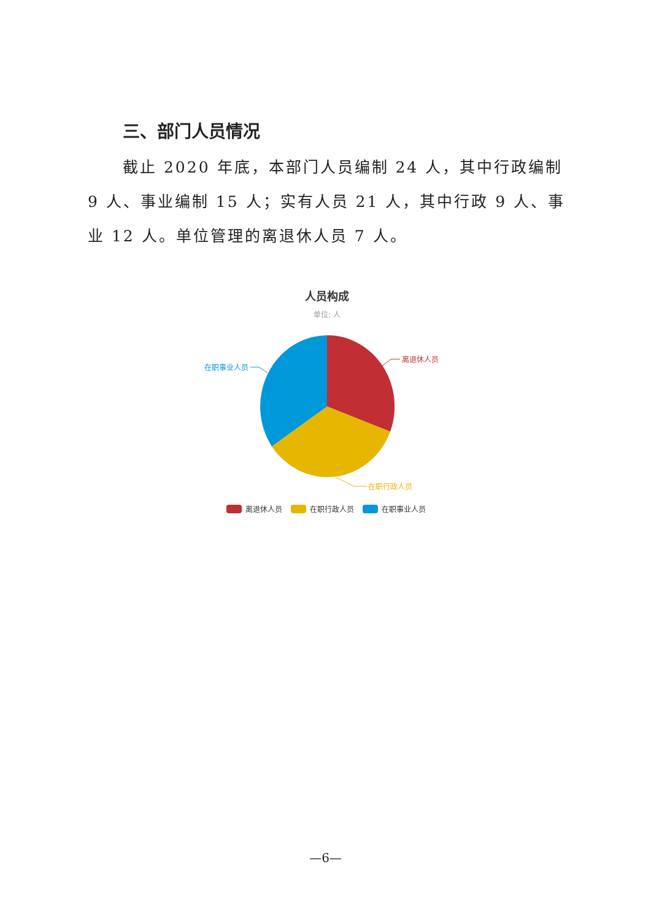三、部门人员情况
截止 2020 年底，本部门人员编制 24 人，其中行政编制 9 人、事业编制 15 人；实有人员 21 人，其中行政 9 人、事业 12 人。单位管理的离退休人员 7 人。
人员构成
单位: 人
离退休人员
在职行政人员
在职事业人员
离退休人员
在职行政人员
在职事业人员
—6—